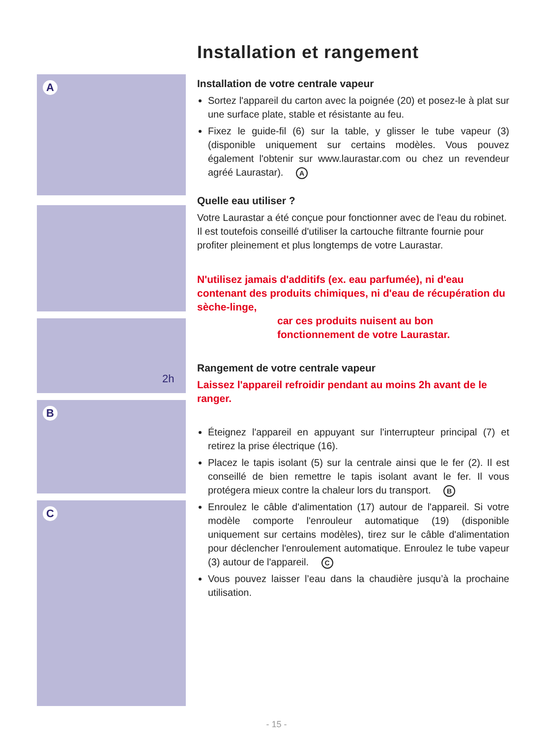A
2h
B
C
Installation et rangement
Installation de votre centrale vapeur
Sortez l'appareil du carton avec la poignée (20) et posez-le à plat sur une surface plate, stable et résistante au feu.
Fixez le guide-fil (6) sur la table, y glisser le tube vapeur (3)(disponible uniquement sur certains modèles. Vous pouvez également l'obtenir sur www.laurastar.com ou chez un revendeur agréé Laurastar). A
Quelle eau utiliser ?
Votre Laurastar a été conçue pour fonctionner avec de l'eau du robinet. Il est toutefois conseillé d'utiliser la cartouche filtrante fournie pour profiter pleinement et plus longtemps de votre Laurastar.
N'utilisez jamais d'additifs (ex. eau parfumée), ni d'eau contenant des produits chimiques, ni d'eau de récupération du sèche-linge,
car ces produits nuisent au bon fonctionnement de votre Laurastar.
Rangement de votre centrale vapeur
Laissez l'appareil refroidir pendant au moins 2h avant de le ranger.
Éteignez l'appareil en appuyant sur l'interrupteur principal (7) et retirez la prise électrique (16).
Placez le tapis isolant (5) sur la centrale ainsi que le fer (2). Il est conseillé de bien remettre le tapis isolant avant le fer. Il vous protégera mieux contre la chaleur lors du transport. B
Enroulez le câble d'alimentation (17) autour de l'appareil. Si votre modèle comporte l'enrouleur automatique (19) (disponible uniquement sur certains modèles), tirez sur le câble d'alimentation pour déclencher l'enroulement automatique. Enroulez le tube vapeur (3) autour de l'appareil. C
Vous pouvez laisser l’eau dans la chaudière jusqu’à la prochaine utilisation.
- 15 -